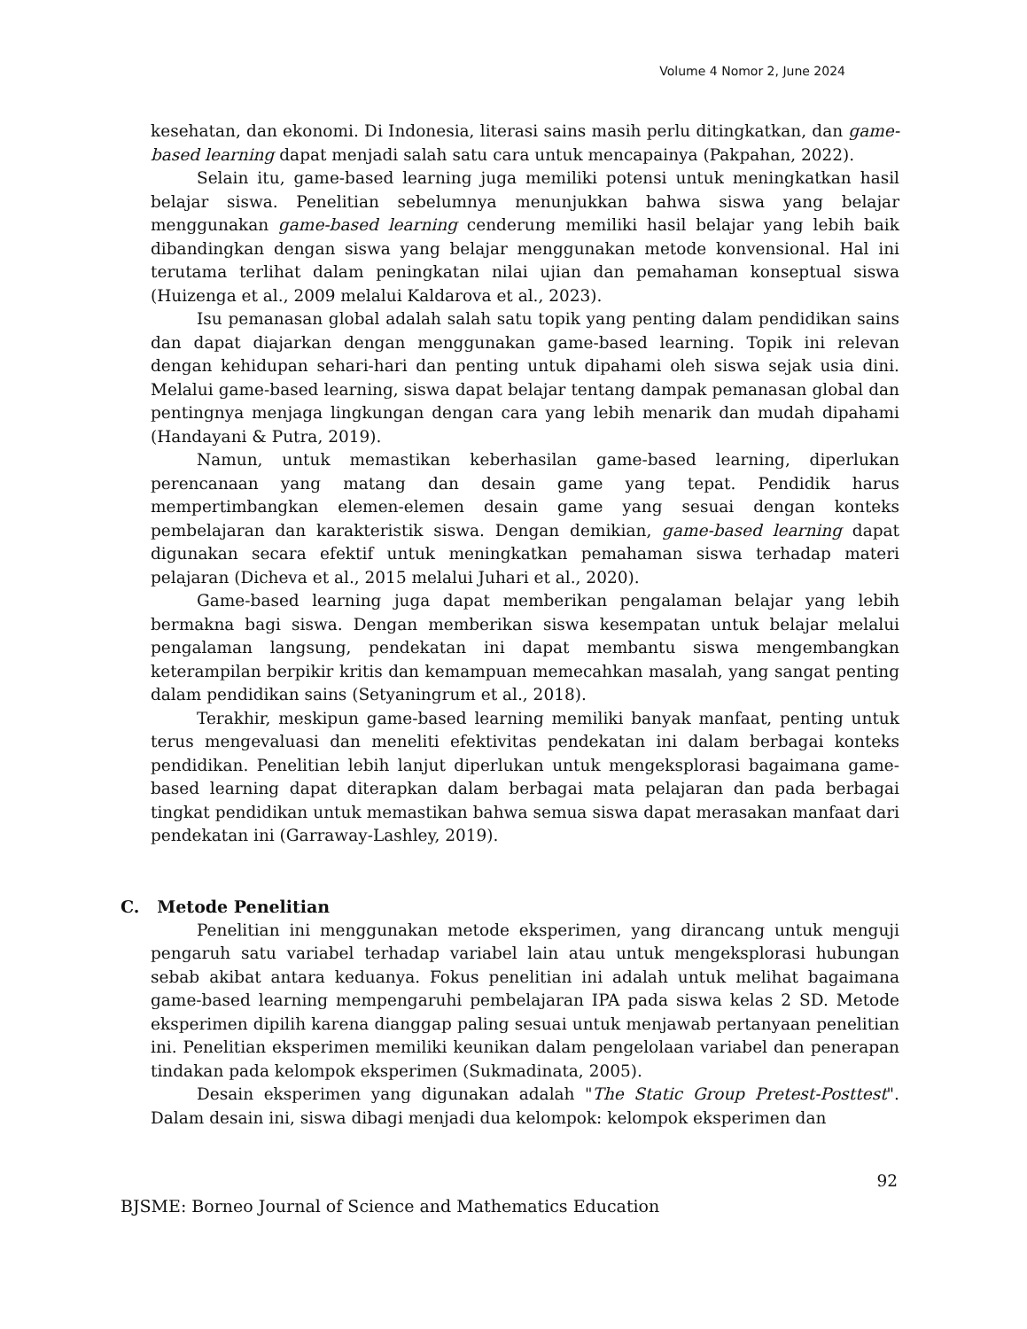Volume 4 Nomor 2, June 2024
kesehatan, dan ekonomi. Di Indonesia, literasi sains masih perlu ditingkatkan, dan game-based learning dapat menjadi salah satu cara untuk mencapainya (Pakpahan, 2022).
Selain itu, game-based learning juga memiliki potensi untuk meningkatkan hasil belajar siswa. Penelitian sebelumnya menunjukkan bahwa siswa yang belajar menggunakan game-based learning cenderung memiliki hasil belajar yang lebih baik dibandingkan dengan siswa yang belajar menggunakan metode konvensional. Hal ini terutama terlihat dalam peningkatan nilai ujian dan pemahaman konseptual siswa (Huizenga et al., 2009 melalui Kaldarova et al., 2023).
Isu pemanasan global adalah salah satu topik yang penting dalam pendidikan sains dan dapat diajarkan dengan menggunakan game-based learning. Topik ini relevan dengan kehidupan sehari-hari dan penting untuk dipahami oleh siswa sejak usia dini. Melalui game-based learning, siswa dapat belajar tentang dampak pemanasan global dan pentingnya menjaga lingkungan dengan cara yang lebih menarik dan mudah dipahami (Handayani & Putra, 2019).
Namun, untuk memastikan keberhasilan game-based learning, diperlukan perencanaan yang matang dan desain game yang tepat. Pendidik harus mempertimbangkan elemen-elemen desain game yang sesuai dengan konteks pembelajaran dan karakteristik siswa. Dengan demikian, game-based learning dapat digunakan secara efektif untuk meningkatkan pemahaman siswa terhadap materi pelajaran (Dicheva et al., 2015 melalui Juhari et al., 2020).
Game-based learning juga dapat memberikan pengalaman belajar yang lebih bermakna bagi siswa. Dengan memberikan siswa kesempatan untuk belajar melalui pengalaman langsung, pendekatan ini dapat membantu siswa mengembangkan keterampilan berpikir kritis dan kemampuan memecahkan masalah, yang sangat penting dalam pendidikan sains (Setyaningrum et al., 2018).
Terakhir, meskipun game-based learning memiliki banyak manfaat, penting untuk terus mengevaluasi dan meneliti efektivitas pendekatan ini dalam berbagai konteks pendidikan. Penelitian lebih lanjut diperlukan untuk mengeksplorasi bagaimana game-based learning dapat diterapkan dalam berbagai mata pelajaran dan pada berbagai tingkat pendidikan untuk memastikan bahwa semua siswa dapat merasakan manfaat dari pendekatan ini (Garraway-Lashley, 2019).
C. Metode Penelitian
Penelitian ini menggunakan metode eksperimen, yang dirancang untuk menguji pengaruh satu variabel terhadap variabel lain atau untuk mengeksplorasi hubungan sebab akibat antara keduanya. Fokus penelitian ini adalah untuk melihat bagaimana game-based learning mempengaruhi pembelajaran IPA pada siswa kelas 2 SD. Metode eksperimen dipilih karena dianggap paling sesuai untuk menjawab pertanyaan penelitian ini. Penelitian eksperimen memiliki keunikan dalam pengelolaan variabel dan penerapan tindakan pada kelompok eksperimen (Sukmadinata, 2005).
Desain eksperimen yang digunakan adalah "The Static Group Pretest-Posttest". Dalam desain ini, siswa dibagi menjadi dua kelompok: kelompok eksperimen dan
92
BJSME: Borneo Journal of Science and Mathematics Education